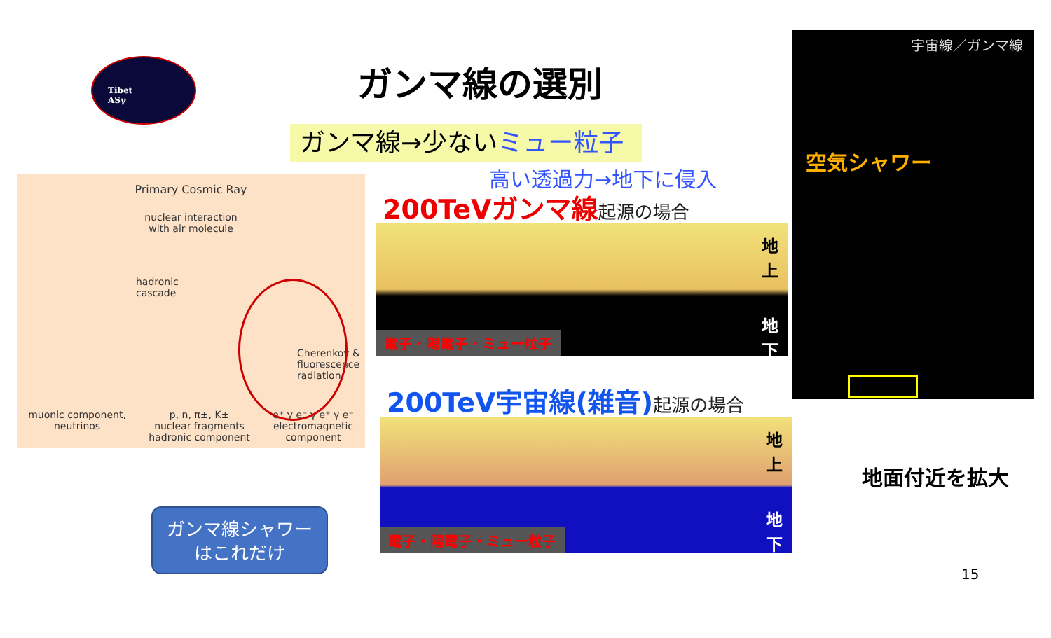Tibet
ASγ
ガンマ線の選別
ガンマ線→少ないミュー粒子
高い透過力→地下に侵入
Primary Cosmic Ray
nuclear interaction
with air molecule
hadronic
cascade
Cherenkov &
fluorescence
radiation
muonic component,
neutrinos
p, n, π±, K±
nuclear fragments
hadronic component
e⁺ γ e⁻ γ e⁺ γ e⁻
electromagnetic
component
ガンマ線シャワー
はこれだけ
200TeVガンマ線起源の場合
電子・陽電子・ミュー粒子
地
上
地
下
200TeV宇宙線(雑音)起源の場合
電子・陽電子・ミュー粒子
地
上
地
下
宇宙線／ガンマ線
空気シャワー
地面付近を拡大
15